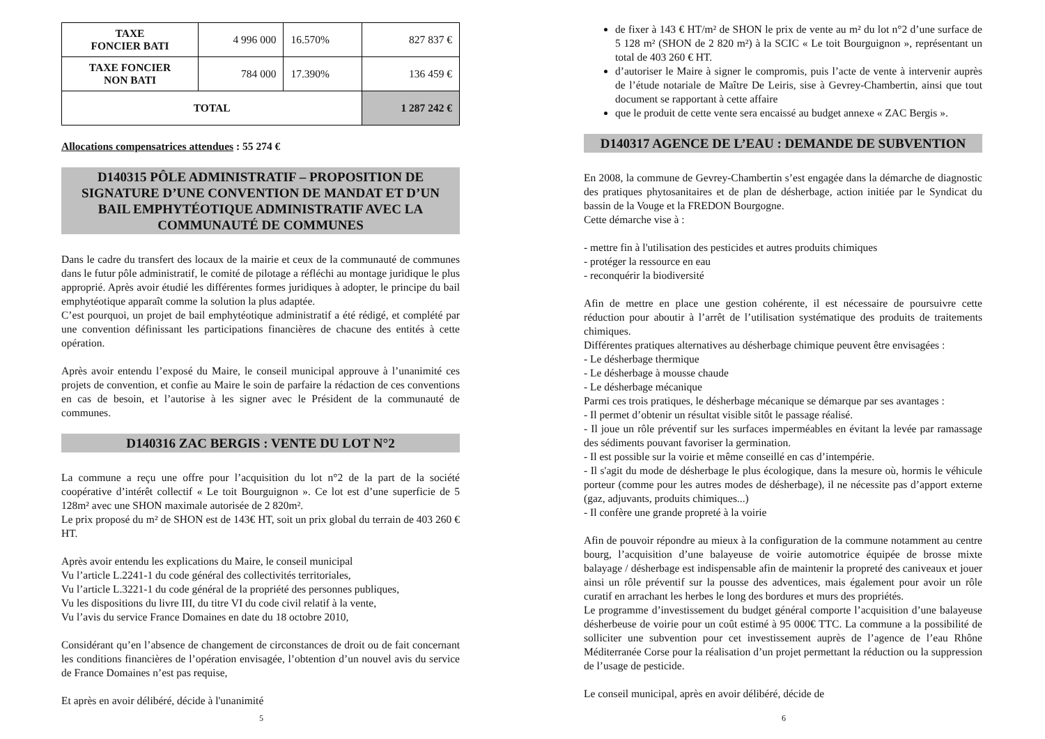| TAXE FONCIER BATI | 4 996 000 | 16.570% | 827 837 € |
| TAXE FONCIER NON BATI | 784 000 | 17.390% | 136 459 € |
| TOTAL | | | 1 287 242 € |
Allocations compensatrices attendues : 55 274 €
D140315 PÔLE ADMINISTRATIF – PROPOSITION DE SIGNATURE D’UNE CONVENTION DE MANDAT ET D’UN BAIL EMPHYTÉOTIQUE ADMINISTRATIF AVEC LA COMMUNAUTÉ DE COMMUNES
Dans le cadre du transfert des locaux de la mairie et ceux de la communauté de communes dans le futur pôle administratif, le comité de pilotage a réfléchi au montage juridique le plus approprié. Après avoir étudié les différentes formes juridiques à adopter, le principe du bail emphytéotique apparaît comme la solution la plus adaptée.
C’est pourquoi, un projet de bail emphytéotique administratif a été rédigé, et complété par une convention définissant les participations financières de chacune des entités à cette opération.
Après avoir entendu l’exposé du Maire, le conseil municipal approuve à l’unanimité ces projets de convention, et confie au Maire le soin de parfaire la rédaction de ces conventions en cas de besoin, et l’autorise à les signer avec le Président de la communauté de communes.
D140316 ZAC BERGIS : VENTE DU LOT N°2
La commune a reçu une offre pour l’acquisition du lot n°2 de la part de la société coopérative d’intérêt collectif « Le toit Bourguignon ». Ce lot est d’une superficie de 5 128m² avec une SHON maximale autorisée de 2 820m².
Le prix proposé du m² de SHON est de 143€ HT, soit un prix global du terrain de 403 260 € HT.
Après avoir entendu les explications du Maire, le conseil municipal
Vu l’article L.2241-1 du code général des collectivités territoriales,
Vu l’article L.3221-1 du code général de la propriété des personnes publiques,
Vu les dispositions du livre III, du titre VI du code civil relatif à la vente,
Vu l’avis du service France Domaines en date du 18 octobre 2010,
Considérant qu’en l’absence de changement de circonstances de droit ou de fait concernant les conditions financières de l’opération envisagée, l’obtention d’un nouvel avis du service de France Domaines n’est pas requise,
Et après en avoir délibéré, décide à l'unanimité
5
de fixer à 143 € HT/m² de SHON le prix de vente au m² du lot n°2 d’une surface de 5 128 m² (SHON de 2 820 m²) à la SCIC « Le toit Bourguignon », représentant un total de 403 260 € HT.
d’autoriser le Maire à signer le compromis, puis l’acte de vente à intervenir auprès de l’étude notariale de Maître De Leiris, sise à Gevrey-Chambertin, ainsi que tout document se rapportant à cette affaire
que le produit de cette vente sera encaissé au budget annexe « ZAC Bergis ».
D140317 AGENCE DE L’EAU : DEMANDE DE SUBVENTION
En 2008, la commune de Gevrey-Chambertin s’est engagée dans la démarche de diagnostic des pratiques phytosanitaires et de plan de désherbage, action initiée par le Syndicat du bassin de la Vouge et la FREDON Bourgogne.
Cette démarche vise à :
- mettre fin à l'utilisation des pesticides et autres produits chimiques
- protéger la ressource en eau
- reconquérir la biodiversité
Afin de mettre en place une gestion cohérente, il est nécessaire de poursuivre cette réduction pour aboutir à l’arrêt de l’utilisation systématique des produits de traitements chimiques.
Différentes pratiques alternatives au désherbage chimique peuvent être envisagées :
- Le désherbage thermique
- Le désherbage à mousse chaude
- Le désherbage mécanique
Parmi ces trois pratiques, le désherbage mécanique se démarque par ses avantages :
- Il permet d’obtenir un résultat visible sitôt le passage réalisé.
- Il joue un rôle préventif sur les surfaces imperméables en évitant la levée par ramassage des sédiments pouvant favoriser la germination.
- Il est possible sur la voirie et même conseillé en cas d’intempérie.
- Il s'agit du mode de désherbage le plus écologique, dans la mesure où, hormis le véhicule porteur (comme pour les autres modes de désherbage), il ne nécessite pas d’apport externe (gaz, adjuvants, produits chimiques...)
- Il confère une grande propreté à la voirie
Afin de pouvoir répondre au mieux à la configuration de la commune notamment au centre bourg, l’acquisition d’une balayeuse de voirie automotrice équipée de brosse mixte balayage / désherbage est indispensable afin de maintenir la propreté des caniveaux et jouer ainsi un rôle préventif sur la pousse des adventices, mais également pour avoir un rôle curatif en arrachant les herbes le long des bordures et murs des propriétés.
Le programme d’investissement du budget général comporte l’acquisition d’une balayeuse désherbeuse de voirie pour un coût estimé à 95 000€ TTC. La commune a la possibilité de solliciter une subvention pour cet investissement auprès de l’agence de l’eau Rhône Méditerranée Corse pour la réalisation d’un projet permettant la réduction ou la suppression de l’usage de pesticide.
Le conseil municipal, après en avoir délibéré, décide de
6